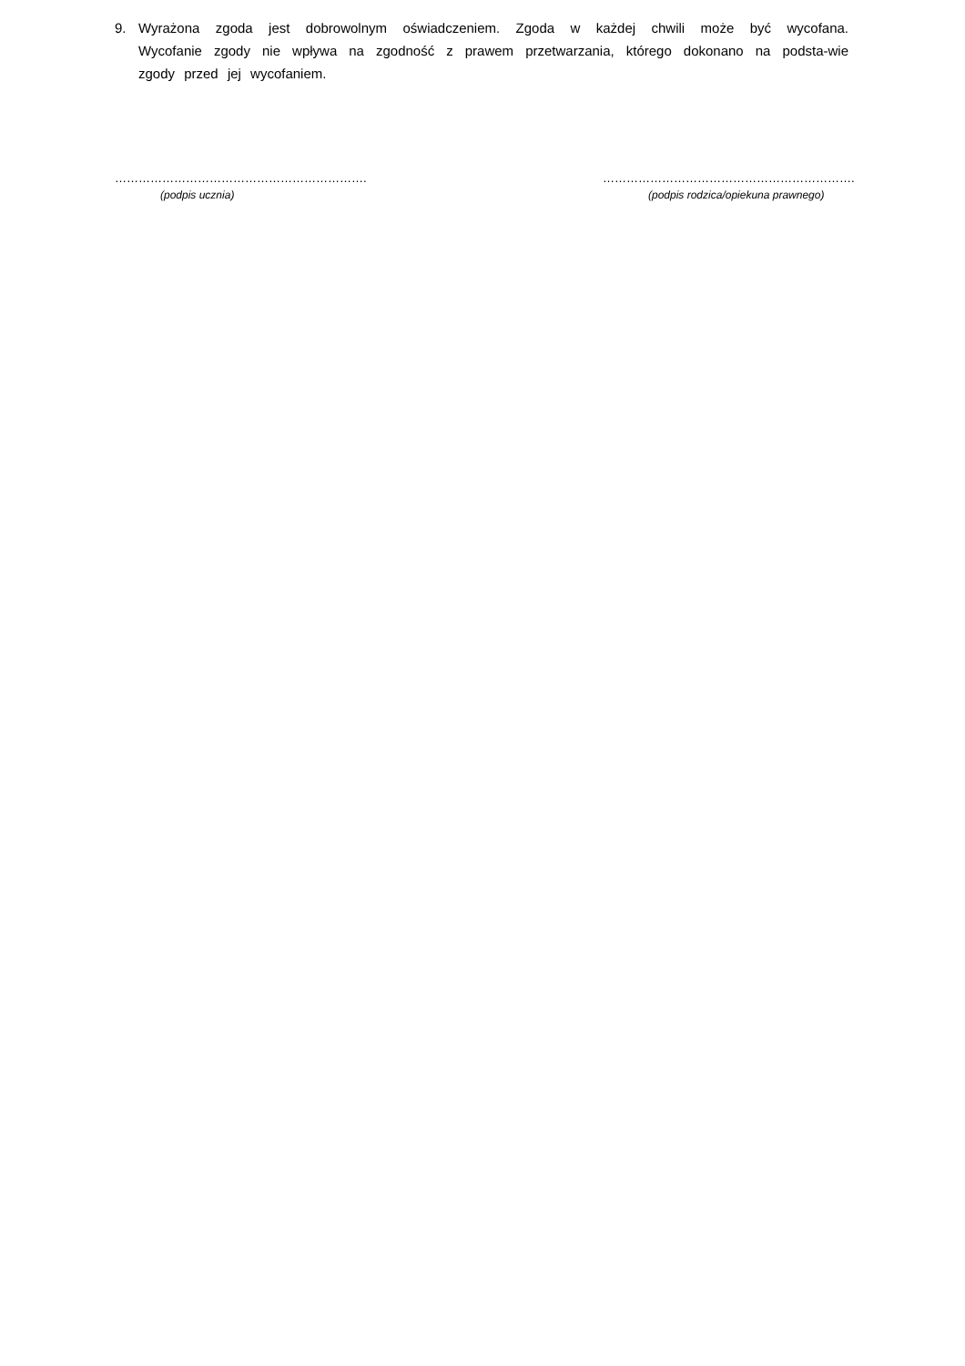9. Wyrażona zgoda jest dobrowolnym oświadczeniem. Zgoda w każdej chwili może być wycofana. Wycofanie zgody nie wpływa na zgodność z prawem przetwarzania, którego dokonano na podsta-wie zgody przed jej wycofaniem.
……………………………………………………….
(podpis ucznia)
……………………………………………………….
(podpis rodzica/opiekuna prawnego)